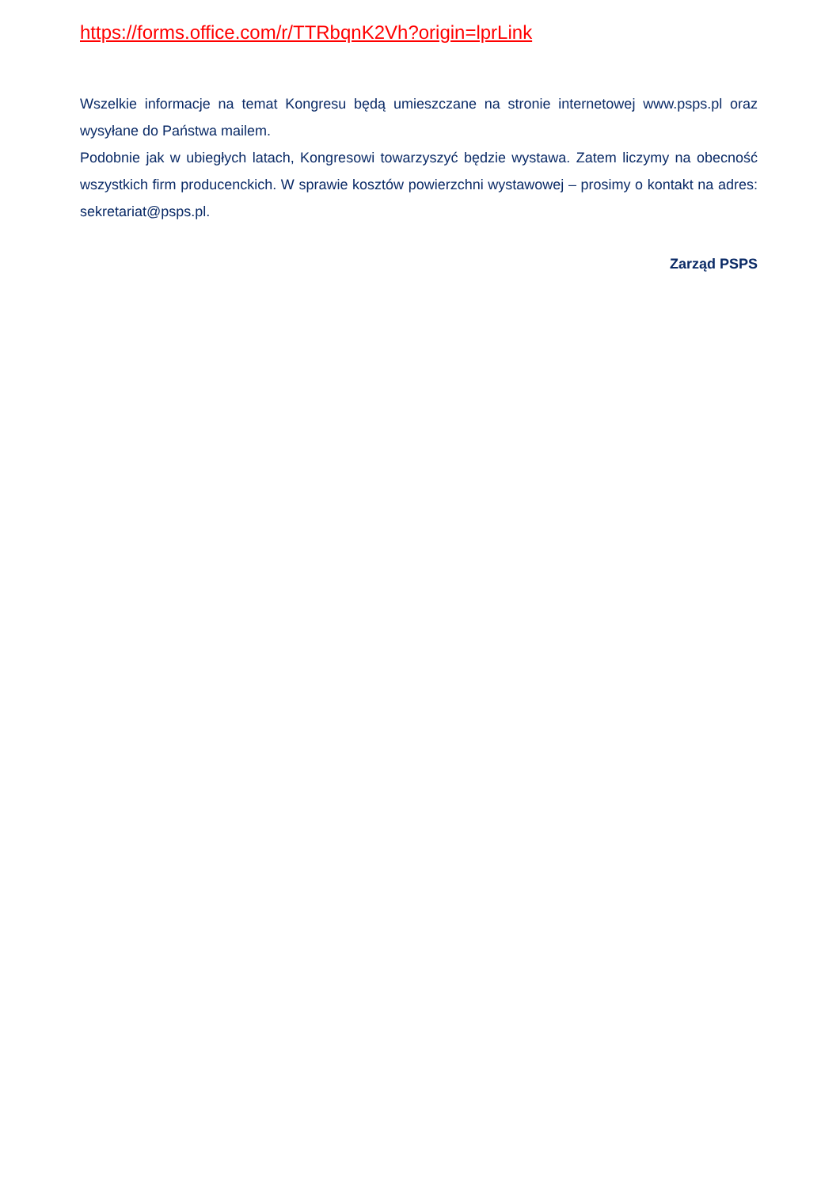https://forms.office.com/r/TTRbqnK2Vh?origin=lprLink
Wszelkie informacje na temat Kongresu będą umieszczane na stronie internetowej www.psps.pl oraz wysyłane do Państwa mailem.
Podobnie jak w ubiegłych latach, Kongresowi towarzyszyć będzie wystawa. Zatem liczymy na obecność wszystkich firm producenckich. W sprawie kosztów powierzchni wystawowej – prosimy o kontakt na adres: sekretariat@psps.pl.
Zarząd PSPS